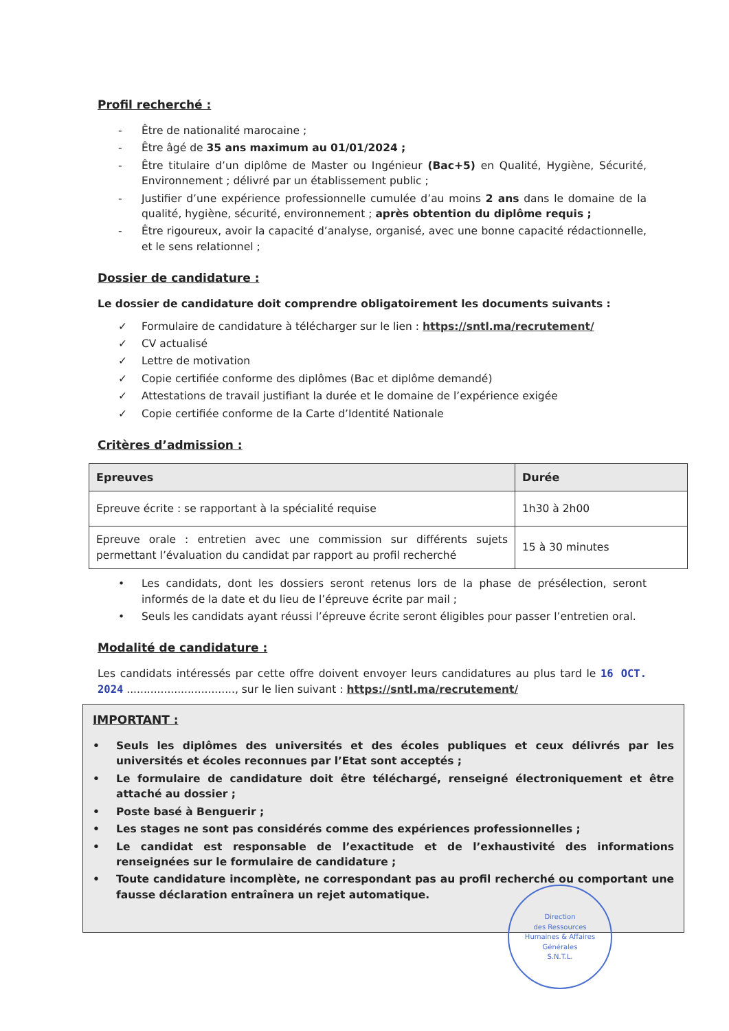Profil recherché :
- Être de nationalité marocaine ;
- Être âgé de 35 ans maximum au 01/01/2024 ;
- Être titulaire d’un diplôme de Master ou Ingénieur (Bac+5) en Qualité, Hygiène, Sécurité, Environnement ; délivré par un établissement public ;
- Justifier d’une expérience professionnelle cumulée d’au moins 2 ans dans le domaine de la qualité, hygiène, sécurité, environnement ; après obtention du diplôme requis ;
- Être rigoureux, avoir la capacité d’analyse, organisé, avec une bonne capacité rédactionnelle, et le sens relationnel ;
Dossier de candidature :
Le dossier de candidature doit comprendre obligatoirement les documents suivants :
✓ Formulaire de candidature à télécharger sur le lien : https://sntl.ma/recrutement/
✓ CV actualisé
✓ Lettre de motivation
✓ Copie certifiée conforme des diplômes (Bac et diplôme demandé)
✓ Attestations de travail justifiant la durée et le domaine de l’expérience exigée
✓ Copie certifiée conforme de la Carte d’Identité Nationale
Critères d’admission :
| Epreuves | Durée |
| --- | --- |
| Epreuve écrite : se rapportant à la spécialité requise | 1h30 à 2h00 |
| Epreuve orale : entretien avec une commission sur différents sujets permettant l’évaluation du candidat par rapport au profil recherché | 15 à 30 minutes |
• Les candidats, dont les dossiers seront retenus lors de la phase de présélection, seront informés de la date et du lieu de l’épreuve écrite par mail ;
• Seuls les candidats ayant réussi l’épreuve écrite seront éligibles pour passer l’entretien oral.
Modalité de candidature :
Les candidats intéressés par cette offre doivent envoyer leurs candidatures au plus tard le 16 OCT. 2024 ................................, sur le lien suivant : https://sntl.ma/recrutement/
IMPORTANT :
• Seuls les diplômes des universités et des écoles publiques et ceux délivrés par les universités et écoles reconnues par l’Etat sont acceptés ;
• Le formulaire de candidature doit être téléchargé, renseigné électroniquement et être attaché au dossier ;
• Poste basé à Benguerir ;
• Les stages ne sont pas considérés comme des expériences professionnelles ;
• Le candidat est responsable de l’exactitude et de l’exhaustivité des informations renseignées sur le formulaire de candidature ;
• Toute candidature incomplète, ne correspondant pas au profil recherché ou comportant une fausse déclaration entraînera un rejet automatique.
Direction
des Ressources
Humaines & Affaires
Générales
S.N.T.L.